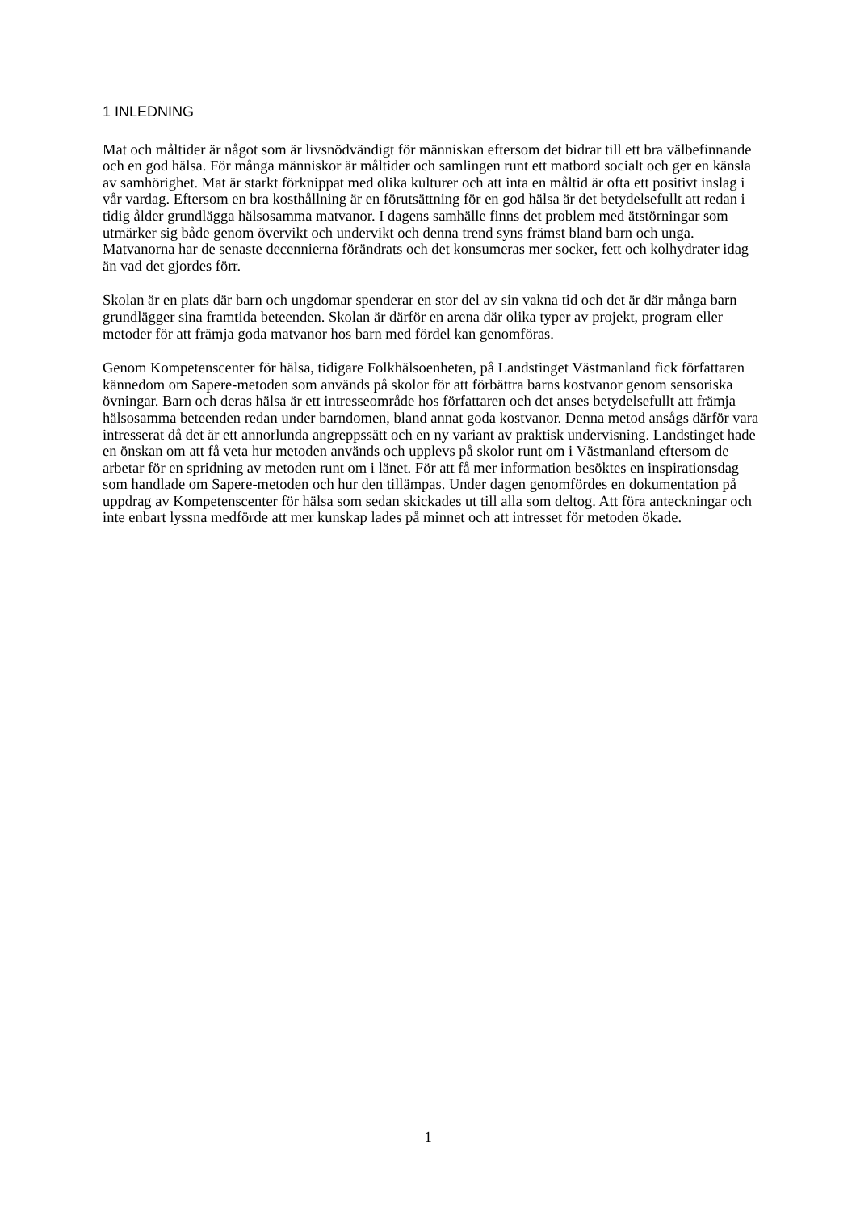1 INLEDNING
Mat och måltider är något som är livsnödvändigt för människan eftersom det bidrar till ett bra välbefinnande och en god hälsa. För många människor är måltider och samlingen runt ett matbord socialt och ger en känsla av samhörighet. Mat är starkt förknippat med olika kulturer och att inta en måltid är ofta ett positivt inslag i vår vardag. Eftersom en bra kosthållning är en förutsättning för en god hälsa är det betydelsefullt att redan i tidig ålder grundlägga hälsosamma matvanor. I dagens samhälle finns det problem med ätstörningar som utmärker sig både genom övervikt och undervikt och denna trend syns främst bland barn och unga. Matvanorna har de senaste decennierna förändrats och det konsumeras mer socker, fett och kolhydrater idag än vad det gjordes förr.
Skolan är en plats där barn och ungdomar spenderar en stor del av sin vakna tid och det är där många barn grundlägger sina framtida beteenden. Skolan är därför en arena där olika typer av projekt, program eller metoder för att främja goda matvanor hos barn med fördel kan genomföras.
Genom Kompetenscenter för hälsa, tidigare Folkhälsoenheten, på Landstinget Västmanland fick författaren kännedom om Sapere-metoden som används på skolor för att förbättra barns kostvanor genom sensoriska övningar. Barn och deras hälsa är ett intresseområde hos författaren och det anses betydelsefullt att främja hälsosamma beteenden redan under barndomen, bland annat goda kostvanor. Denna metod ansågs därför vara intresserat då det är ett annorlunda angreppssätt och en ny variant av praktisk undervisning. Landstinget hade en önskan om att få veta hur metoden används och upplevs på skolor runt om i Västmanland eftersom de arbetar för en spridning av metoden runt om i länet. För att få mer information besöktes en inspirationsdag som handlade om Sapere-metoden och hur den tillämpas. Under dagen genomfördes en dokumentation på uppdrag av Kompetenscenter för hälsa som sedan skickades ut till alla som deltog. Att föra anteckningar och inte enbart lyssna medförde att mer kunskap lades på minnet och att intresset för metoden ökade.
1